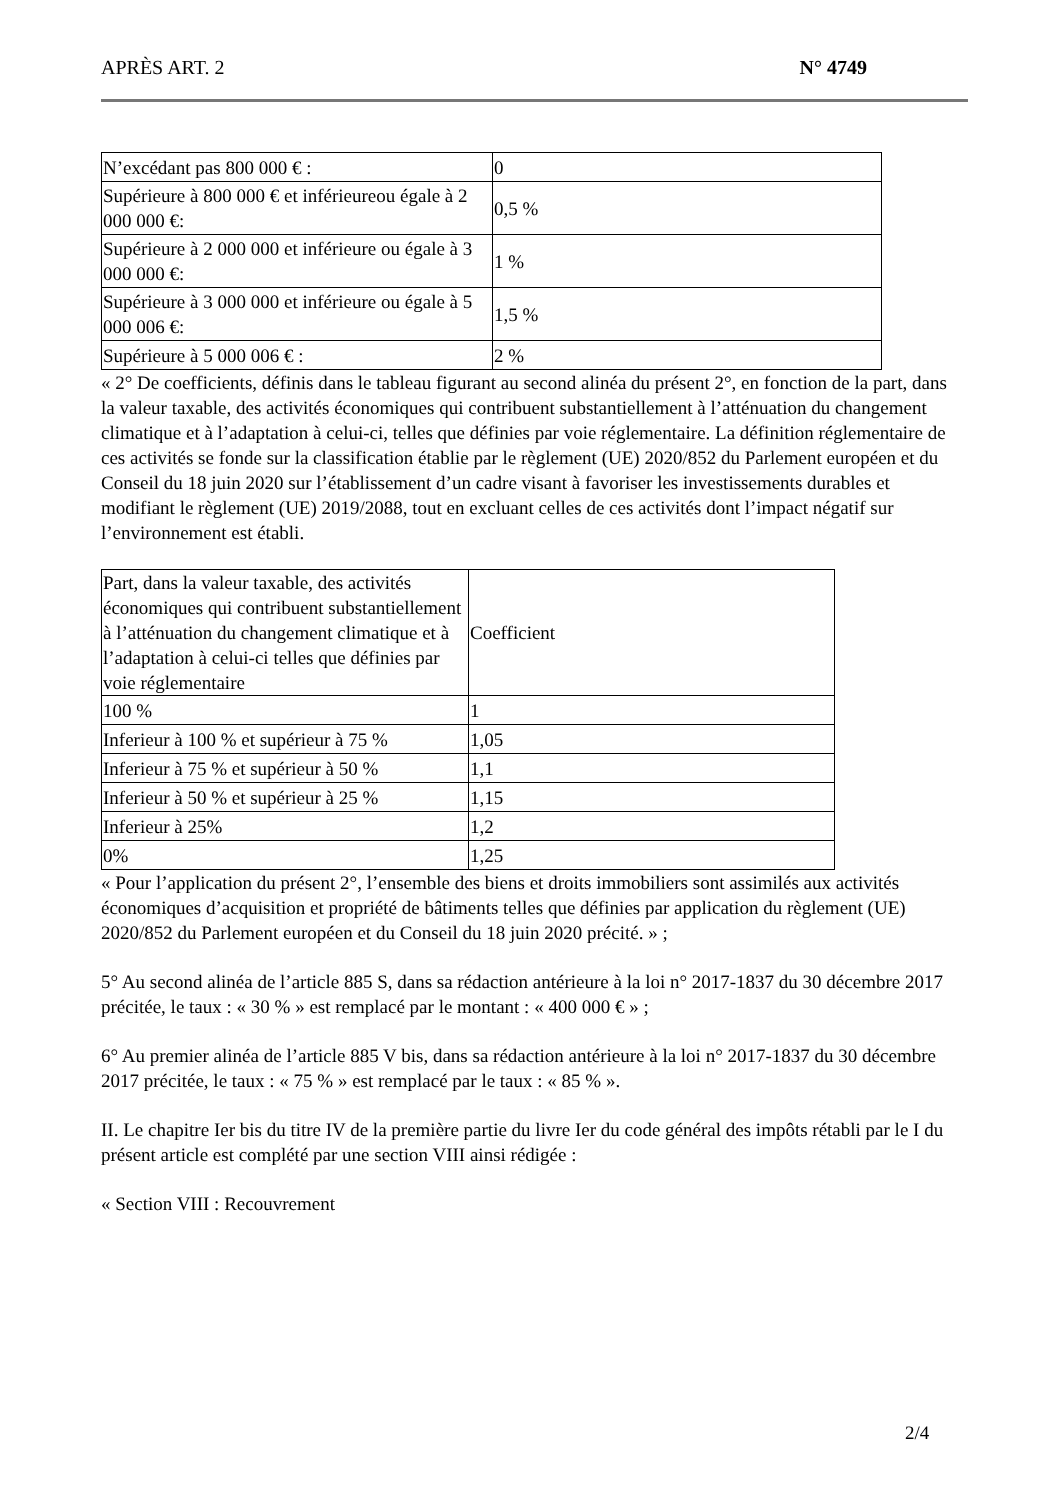APRÈS ART. 2 N° 4749
| N’excédant pas 800 000 € : | 0 |
| Supérieure à 800 000 € et inférieureou égale à 2 000 000 €: | 0,5 % |
| Supérieure à 2 000 000 et inférieure ou égale à 3 000 000 €: | 1 % |
| Supérieure à 3 000 000 et inférieure ou égale à 5 000 006 €: | 1,5 % |
| Supérieure à 5 000 006 € : | 2 % |
« 2° De coefficients, définis dans le tableau figurant au second alinéa du présent 2°, en fonction de la part, dans la valeur taxable, des activités économiques qui contribuent substantiellement à l’atténuation du changement climatique et à l’adaptation à celui-ci, telles que définies par voie réglementaire. La définition réglementaire de ces activités se fonde sur la classification établie par le règlement (UE) 2020/852 du Parlement européen et du Conseil du 18 juin 2020 sur l’établissement d’un cadre visant à favoriser les investissements durables et modifiant le règlement (UE) 2019/2088, tout en excluant celles de ces activités dont l’impact négatif sur l’environnement est établi.
| Part, dans la valeur taxable, des activités économiques qui contribuent substantiellement à l’atténuation du changement climatique et à l’adaptation à celui-ci telles que définies par voie réglementaire | Coefficient |
| 100 % | 1 |
| Inferieur à 100 % et supérieur à 75 % | 1,05 |
| Inferieur à 75 % et supérieur à 50 % | 1,1 |
| Inferieur à 50 % et supérieur à 25 % | 1,15 |
| Inferieur à 25% | 1,2 |
| 0% | 1,25 |
« Pour l’application du présent 2°, l’ensemble des biens et droits immobiliers sont assimilés aux activités économiques d’acquisition et propriété de bâtiments telles que définies par application du règlement (UE) 2020/852 du Parlement européen et du Conseil du 18 juin 2020 précité. » ;
5° Au second alinéa de l’article 885 S, dans sa rédaction antérieure à la loi n° 2017-1837 du 30 décembre 2017 précitée, le taux : « 30 % » est remplacé par le montant : « 400 000 € » ;
6° Au premier alinéa de l’article 885 V bis, dans sa rédaction antérieure à la loi n° 2017-1837 du 30 décembre 2017 précitée, le taux : « 75 % » est remplacé par le taux : « 85 % ».
II. Le chapitre Ier bis du titre IV de la première partie du livre Ier du code général des impôts rétabli par le I du présent article est complété par une section VIII ainsi rédigée :
« Section VIII : Recouvrement
2/4